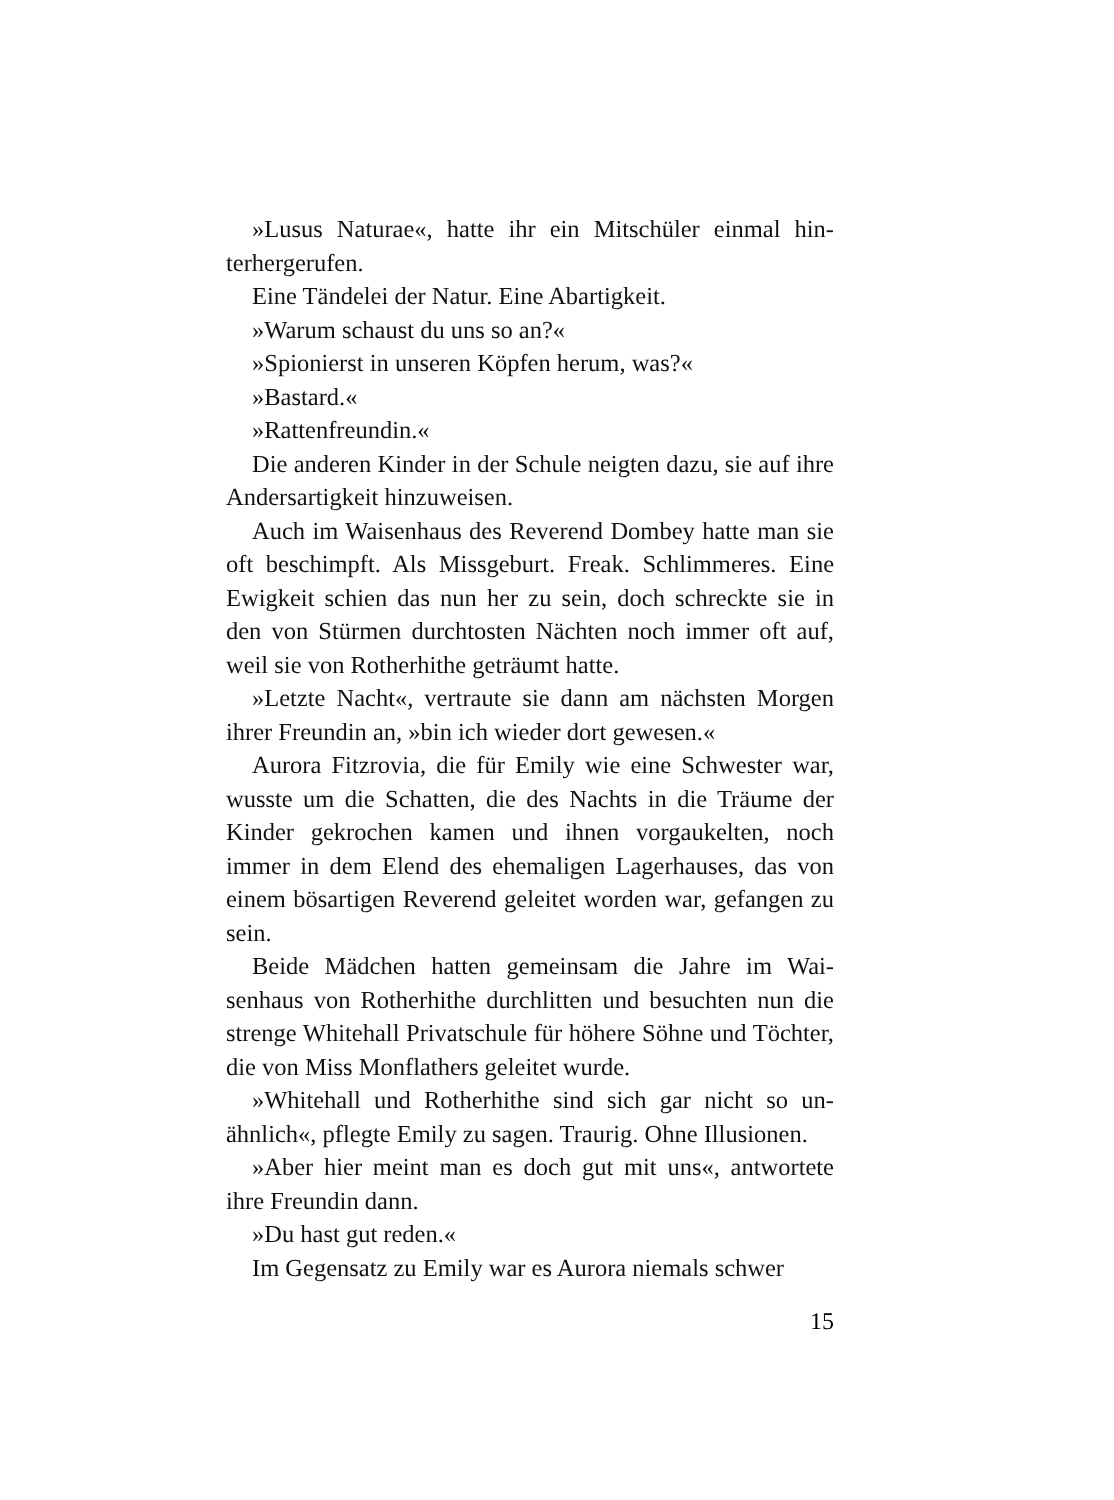»Lusus Naturae«, hatte ihr ein Mitschüler einmal hin­terhergerufen.
Eine Tändelei der Natur. Eine Abartigkeit.
»Warum schaust du uns so an?«
»Spionierst in unseren Köpfen herum, was?«
»Bastard.«
»Rattenfreundin.«
Die anderen Kinder in der Schule neigten dazu, sie auf ihre Andersartigkeit hinzuweisen.
Auch im Waisenhaus des Reverend Dombey hatte man sie oft beschimpft. Als Missgeburt. Freak. Schlimmeres. Eine Ewigkeit schien das nun her zu sein, doch schreck­te sie in den von Stürmen durchtosten Nächten noch im­mer oft auf, weil sie von Rotherhithe geträumt hatte.
»Letzte Nacht«, vertraute sie dann am nächsten Mor­gen ihrer Freundin an, »bin ich wieder dort gewesen.«
Aurora Fitzrovia, die für Emily wie eine Schwester war, wusste um die Schatten, die des Nachts in die Träume der Kinder gekrochen kamen und ihnen vorgaukelten, noch immer in dem Elend des ehemaligen Lagerhauses, das von einem bösartigen Reverend geleitet worden war, gefangen zu sein.
Beide Mädchen hatten gemeinsam die Jahre im Wai­senhaus von Rotherhithe durchlitten und besuchten nun die strenge Whitehall Privatschule für höhere Söhne und Töchter, die von Miss Monflathers geleitet wurde.
»Whitehall und Rotherhithe sind sich gar nicht so un­ähnlich«, pflegte Emily zu sagen. Traurig. Ohne Illusionen.
»Aber hier meint man es doch gut mit uns«, antwortete ihre Freundin dann.
»Du hast gut reden.«
Im Gegensatz zu Emily war es Aurora niemals schwer
15